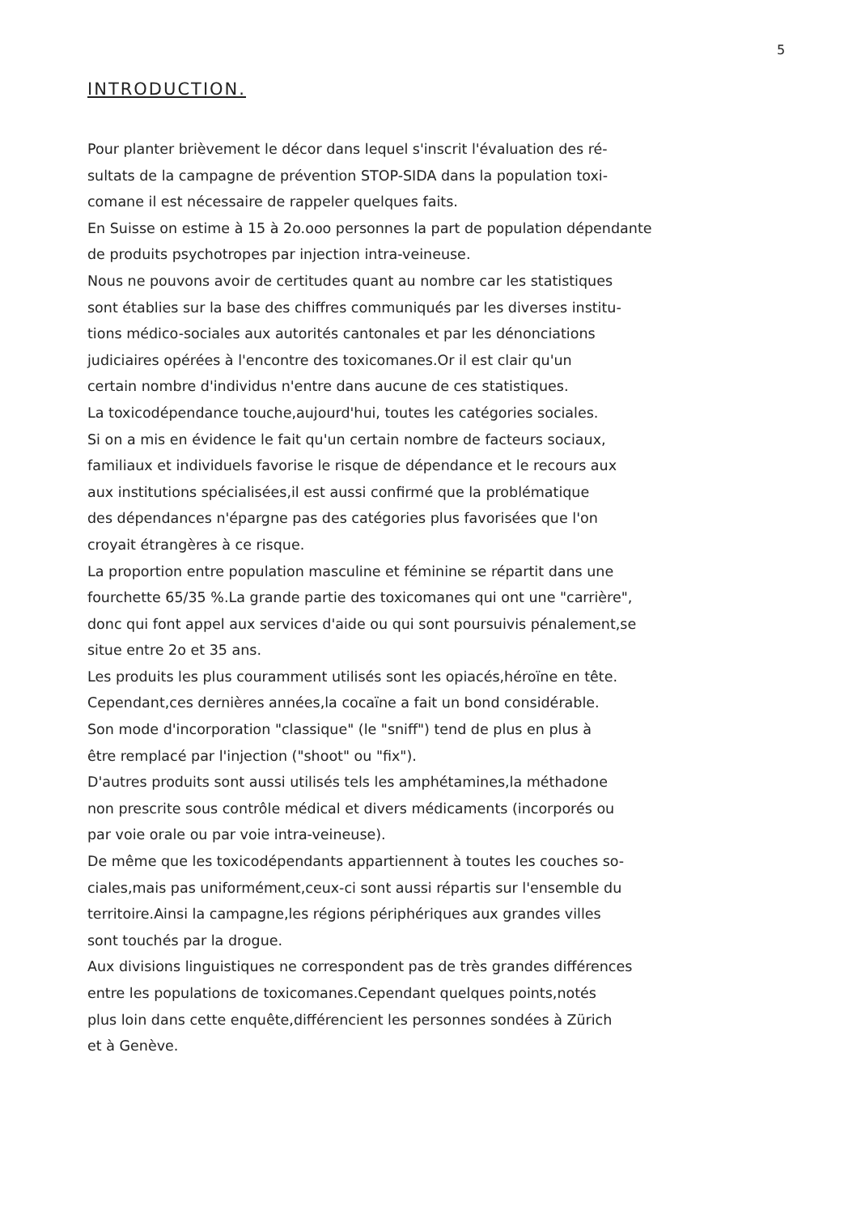5
INTRODUCTION.
Pour planter brièvement le décor dans lequel s'inscrit l'évaluation des ré-
sultats de la campagne de prévention STOP-SIDA dans la population toxi-
comane il est nécessaire de rappeler quelques faits.
En Suisse on estime à 15 à 2o.ooo personnes la part de population dépendante
de produits psychotropes par injection intra-veineuse.
Nous ne pouvons avoir de certitudes quant au nombre car les statistiques
sont établies sur la base des chiffres communiqués par les diverses institu-
tions médico-sociales aux autorités cantonales et par les dénonciations
judiciaires opérées à l'encontre des toxicomanes.Or il est clair qu'un
certain nombre d'individus n'entre dans aucune de ces statistiques.
La toxicodépendance touche,aujourd'hui, toutes les catégories sociales.
Si on a mis en évidence le fait qu'un certain nombre de facteurs sociaux,
familiaux et individuels favorise le risque de dépendance et le recours aux
aux institutions spécialisées,il est aussi confirmé que la problématique
des dépendances n'épargne pas des catégories plus favorisées que l'on
croyait étrangères à ce risque.
La proportion entre population masculine et féminine se répartit dans une
fourchette 65/35 %.La grande partie des toxicomanes qui ont une "carrière",
donc qui font appel aux services d'aide ou qui sont poursuivis pénalement,se
situe entre 2o et 35 ans.
Les produits les plus couramment utilisés sont les opiacés,héroïne en tête.
Cependant,ces dernières années,la cocaïne a fait un bond considérable.
Son mode d'incorporation "classique" (le "sniff") tend de plus en plus à
être remplacé par l'injection ("shoot" ou "fix").
D'autres produits sont aussi utilisés tels les amphétamines,la méthadone
non prescrite sous contrôle médical et divers médicaments (incorporés ou
par voie orale ou par voie intra-veineuse).
De même que les toxicodépendants appartiennent à toutes les couches so-
ciales,mais pas uniformément,ceux-ci sont aussi répartis sur l'ensemble du
territoire.Ainsi la campagne,les régions périphériques aux grandes villes
sont touchés par la drogue.
Aux divisions linguistiques ne correspondent pas de très grandes différences
entre les populations de toxicomanes.Cependant quelques points,notés
plus loin dans cette enquête,différencient les personnes sondées à Zürich
et à Genève.